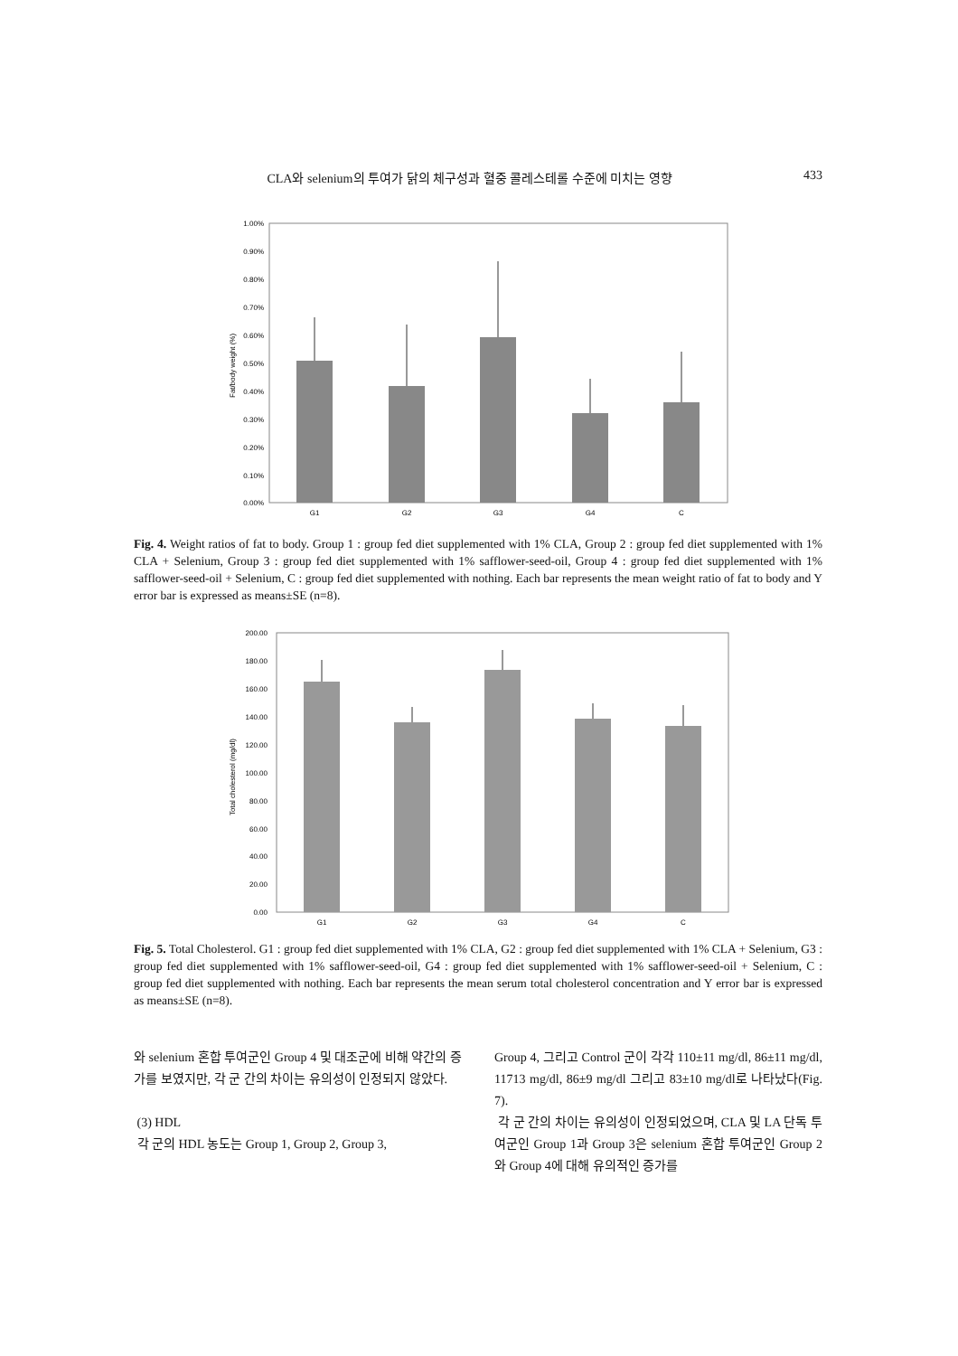CLA와 selenium의 투여가 닭의 체구성과 혈중 콜레스테롤 수준에 미치는 영향 433
1.00%
0.90%
0.80%
0.70%
0.60%
0.50%
0.40%
0.30%
0.20%
0.10%
0.00%
Fat/body weight (%)
G1
G2
G3
G4
C
Fig. 4. Weight ratios of fat to body. Group 1 : group fed diet supplemented with 1% CLA, Group 2 : group fed diet supplemented with 1% CLA + Selenium, Group 3 : group fed diet supplemented with 1% safflower-seed-oil, Group 4 : group fed diet supplemented with 1% safflower-seed-oil + Selenium, C : group fed diet supplemented with nothing. Each bar represents the mean weight ratio of fat to body and Y error bar is expressed as means±SE (n=8).
200.00
180.00
160.00
140.00
120.00
100.00
80.00
60.00
40.00
20.00
0.00
Total cholesterol (mg/dl)
G1
G2
G3
G4
C
Fig. 5. Total Cholesterol. G1 : group fed diet supplemented with 1% CLA, G2 : group fed diet supplemented with 1% CLA + Selenium, G3 : group fed diet supplemented with 1% safflower-seed-oil, G4 : group fed diet supplemented with 1% safflower-seed-oil + Selenium, C : group fed diet supplemented with nothing. Each bar represents the mean serum total cholesterol concentration and Y error bar is expressed as means±SE (n=8).
와 selenium 혼합 투여군인 Group 4 및 대조군에 비해 약간의 증가를 보였지만, 각 군 간의 차이는 유의성이 인정되지 않았다.
(3) HDL
각 군의 HDL 농도는 Group 1, Group 2, Group 3,
Group 4, 그리고 Control 군이 각각 110±11 mg/dl, 86±11 mg/dl, 11713 mg/dl, 86±9 mg/dl 그리고 83±10 mg/dl로 나타났다(Fig. 7).
각 군 간의 차이는 유의성이 인정되었으며, CLA 및 LA 단독 투여군인 Group 1과 Group 3은 selenium 혼합 투여군인 Group 2와 Group 4에 대해 유의적인 증가를